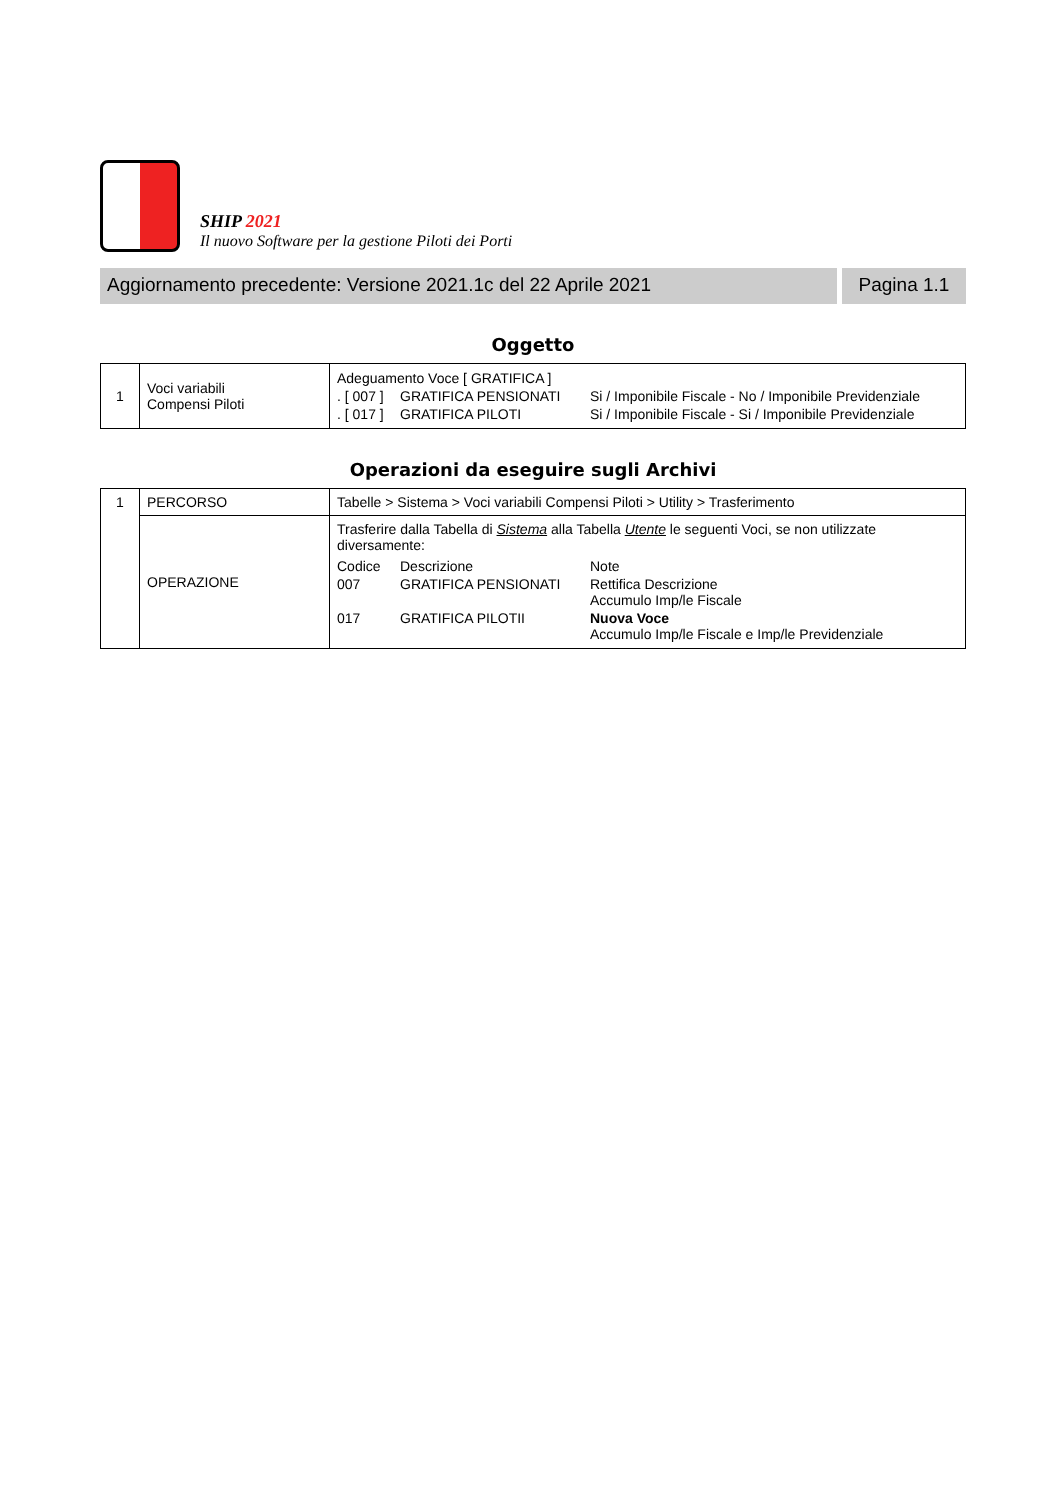SHIP 2021
Il nuovo Software per la gestione Piloti dei Porti
Aggiornamento precedente: Versione 2021.1c del 22 Aprile 2021
Pagina 1.1
Oggetto
| 1 | Voci variabili Compensi Piloti | / Adeguamento Voce [ GRATIFICA ] / / / / . [ 007 ] / GRATIFICA PENSIONATI / Si / Imponibile Fiscale - No / Imponibile Previdenziale / / . [ 017 ] / GRATIFICA PILOTI / Si / Imponibile Fiscale - Si / Imponibile Previdenziale / |
Operazioni da eseguire sugli Archivi
| 1 | PERCORSO | Tabelle > Sistema > Voci variabili Compensi Piloti > Utility > Trasferimento |
| | OPERAZIONE | Trasferire dalla Tabella di Sistema alla Tabella Utente le seguenti Voci, se non utilizzate diversamente: / Codice / Descrizione / Note / / 007 / GRATIFICA PENSIONATI / Rettifica Descrizione Accumulo Imp/le Fiscale / / 017 / GRATIFICA PILOTII / Nuova Voce Accumulo Imp/le Fiscale e Imp/le Previdenziale / |